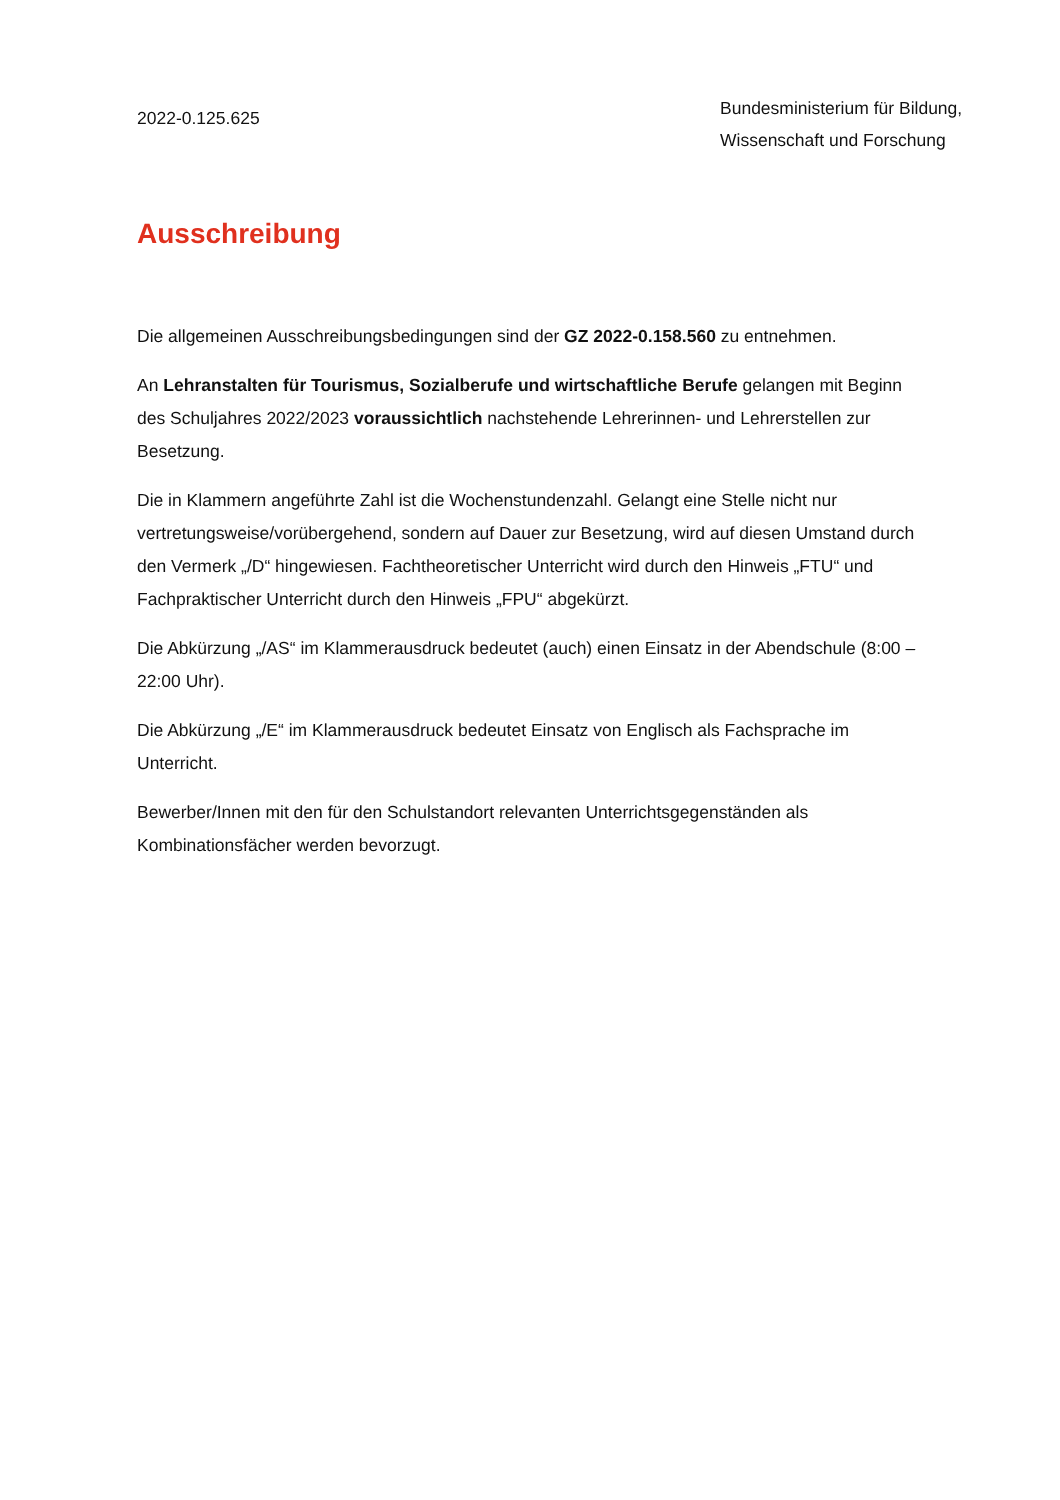2022-0.125.625
Bundesministerium für Bildung, Wissenschaft und Forschung
Ausschreibung
Die allgemeinen Ausschreibungsbedingungen sind der GZ 2022-0.158.560 zu entnehmen.
An Lehranstalten für Tourismus, Sozialberufe und wirtschaftliche Berufe gelangen mit Beginn des Schuljahres 2022/2023 voraussichtlich nachstehende Lehrerinnen- und Lehrerstellen zur Besetzung.
Die in Klammern angeführte Zahl ist die Wochenstundenzahl. Gelangt eine Stelle nicht nur vertretungsweise/vorübergehend, sondern auf Dauer zur Besetzung, wird auf diesen Umstand durch den Vermerk „/D“ hingewiesen. Fachtheoretischer Unterricht wird durch den Hinweis „FTU“ und Fachpraktischer Unterricht durch den Hinweis „FPU“ abgekürzt.
Die Abkürzung „/AS“ im Klammerausdruck bedeutet (auch) einen Einsatz in der Abendschule (8:00 – 22:00 Uhr).
Die Abkürzung „/E“ im Klammerausdruck bedeutet Einsatz von Englisch als Fachsprache im Unterricht.
Bewerber/Innen mit den für den Schulstandort relevanten Unterrichtsgegenständen als Kombinationsfächer werden bevorzugt.